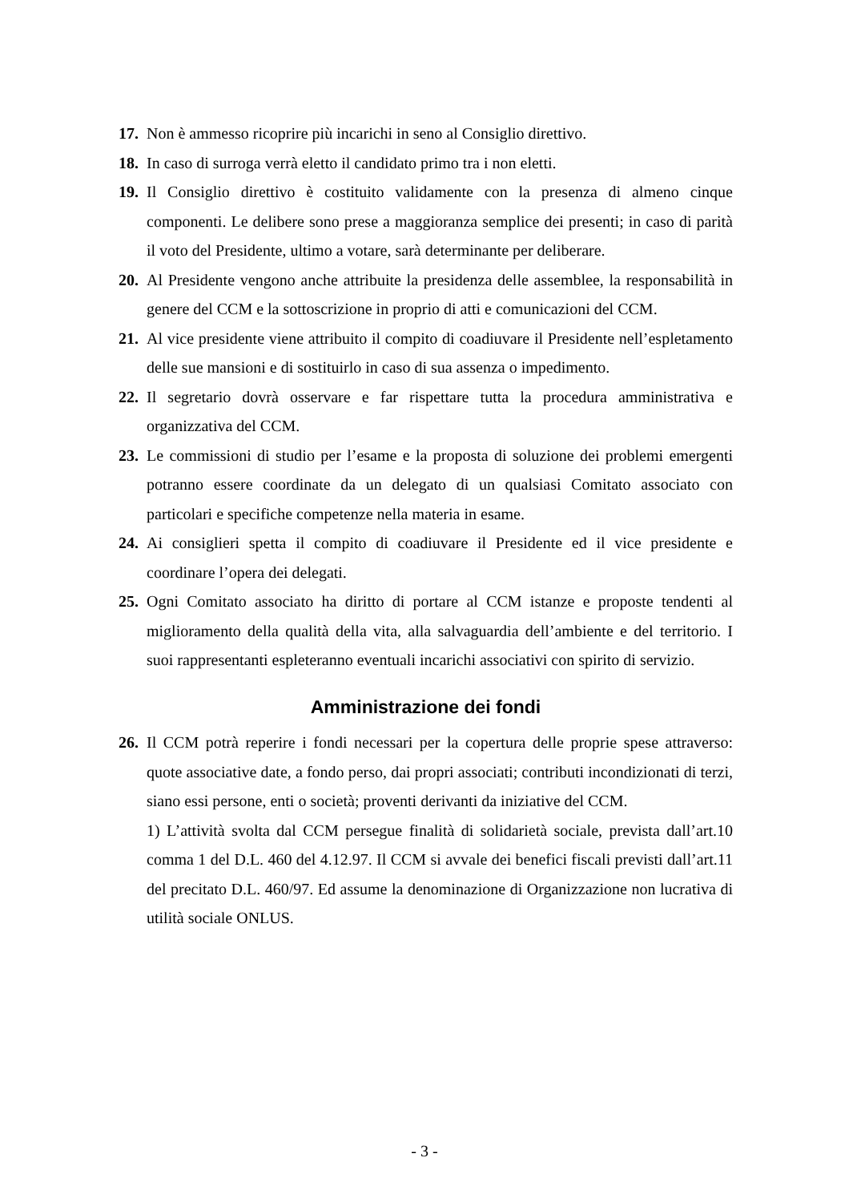17. Non è ammesso ricoprire più incarichi in seno al Consiglio direttivo.
18. In caso di surroga verrà eletto il candidato primo tra i non eletti.
19. Il Consiglio direttivo è costituito validamente con la presenza di almeno cinque componenti. Le delibere sono prese a maggioranza semplice dei presenti; in caso di parità il voto del Presidente, ultimo a votare, sarà determinante per deliberare.
20. Al Presidente vengono anche attribuite la presidenza delle assemblee, la responsabilità in genere del CCM e la sottoscrizione in proprio di atti e comunicazioni del CCM.
21. Al vice presidente viene attribuito il compito di coadiuvare il Presidente nell’espletamento delle sue mansioni e di sostituirlo in caso di sua assenza o impedimento.
22. Il segretario dovrà osservare e far rispettare tutta la procedura amministrativa e organizzativa del CCM.
23. Le commissioni di studio per l’esame e la proposta di soluzione dei problemi emergenti potranno essere coordinate da un delegato di un qualsiasi Comitato associato con particolari e specifiche competenze nella materia in esame.
24. Ai consiglieri spetta il compito di coadiuvare il Presidente ed il vice presidente e coordinare l’opera dei delegati.
25. Ogni Comitato associato ha diritto di portare al CCM istanze e proposte tendenti al miglioramento della qualità della vita, alla salvaguardia dell’ambiente e del territorio. I suoi rappresentanti espleteranno eventuali incarichi associativi con spirito di servizio.
Amministrazione dei fondi
26. Il CCM potrà reperire i fondi necessari per la copertura delle proprie spese attraverso: quote associative date, a fondo perso, dai propri associati; contributi incondizionati di terzi, siano essi persone, enti o società; proventi derivanti da iniziative del CCM.
1) L’attività svolta dal CCM persegue finalità di solidarietà sociale, prevista dall’art.10 comma 1 del D.L. 460 del 4.12.97. Il CCM si avvale dei benefici fiscali previsti dall’art.11 del precitato D.L. 460/97. Ed assume la denominazione di Organizzazione non lucrativa di utilità sociale ONLUS.
- 3 -